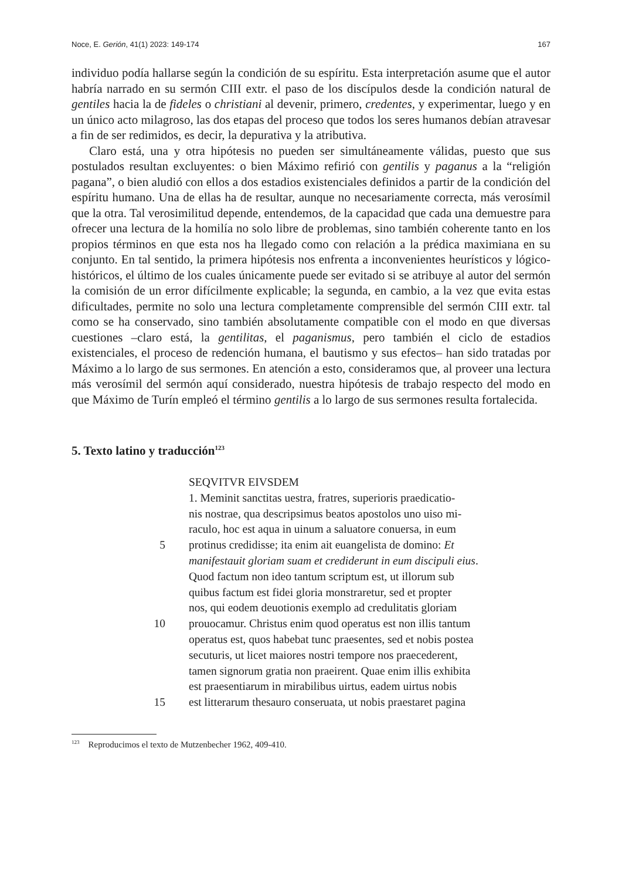Noce, E. Gerión, 41(1) 2023: 149-174 167
individuo podía hallarse según la condición de su espíritu. Esta interpretación asume que el autor habría narrado en su sermón CIII extr. el paso de los discípulos desde la condición natural de gentiles hacia la de fideles o christiani al devenir, primero, credentes, y experimentar, luego y en un único acto milagroso, las dos etapas del proceso que todos los seres humanos debían atravesar a fin de ser redimidos, es decir, la depurativa y la atributiva.
Claro está, una y otra hipótesis no pueden ser simultáneamente válidas, puesto que sus postulados resultan excluyentes: o bien Máximo refirió con gentilis y paganus a la “religión pagana”, o bien aludió con ellos a dos estadios existenciales definidos a partir de la condición del espíritu humano. Una de ellas ha de resultar, aunque no necesariamente correcta, más verosímil que la otra. Tal verosimilitud depende, entendemos, de la capacidad que cada una demuestre para ofrecer una lectura de la homilía no solo libre de problemas, sino también coherente tanto en los propios términos en que esta nos ha llegado como con relación a la prédica maximiana en su conjunto. En tal sentido, la primera hipótesis nos enfrenta a inconvenientes heurísticos y lógico-históricos, el último de los cuales únicamente puede ser evitado si se atribuye al autor del sermón la comisión de un error difícilmente explicable; la segunda, en cambio, a la vez que evita estas dificultades, permite no solo una lectura completamente comprensible del sermón CIII extr. tal como se ha conservado, sino también absolutamente compatible con el modo en que diversas cuestiones –claro está, la gentilitas, el paganismus, pero también el ciclo de estadios existenciales, el proceso de redención humana, el bautismo y sus efectos– han sido tratadas por Máximo a lo largo de sus sermones. En atención a esto, consideramos que, al proveer una lectura más verosímil del sermón aquí considerado, nuestra hipótesis de trabajo respecto del modo en que Máximo de Turín empleó el término gentilis a lo largo de sus sermones resulta fortalecida.
5. Texto latino y traducción<sup>123</sup>
SEQVITVR EIVSDEM
1. Meminit sanctitas uestra, fratres, superioris praedicatio-
nis nostrae, qua descripsimus beatos apostolos uno uiso mi-
raculo, hoc est aqua in uinum a saluatore conuersa, in eum
5 protinus credidisse; ita enim ait euangelista de domino: Et
manifestauit gloriam suam et crediderunt in eum discipuli eius.
Quod factum non ideo tantum scriptum est, ut illorum sub
quibus factum est fidei gloria monstraretur, sed et propter
nos, qui eodem deuotionis exemplo ad credulitatis gloriam
10 prouocamur. Christus enim quod operatus est non illis tantum
operatus est, quos habebat tunc praesentes, sed et nobis postea
secuturis, ut licet maiores nostri tempore nos praecederent,
tamen signorum gratia non praeirent. Quae enim illis exhibita
est praesentiarum in mirabilibus uirtus, eadem uirtus nobis
15 est litterarum thesauro conseruata, ut nobis praestaret pagina
<sup>123</sup> Reproducimos el texto de Mutzenbecher 1962, 409-410.